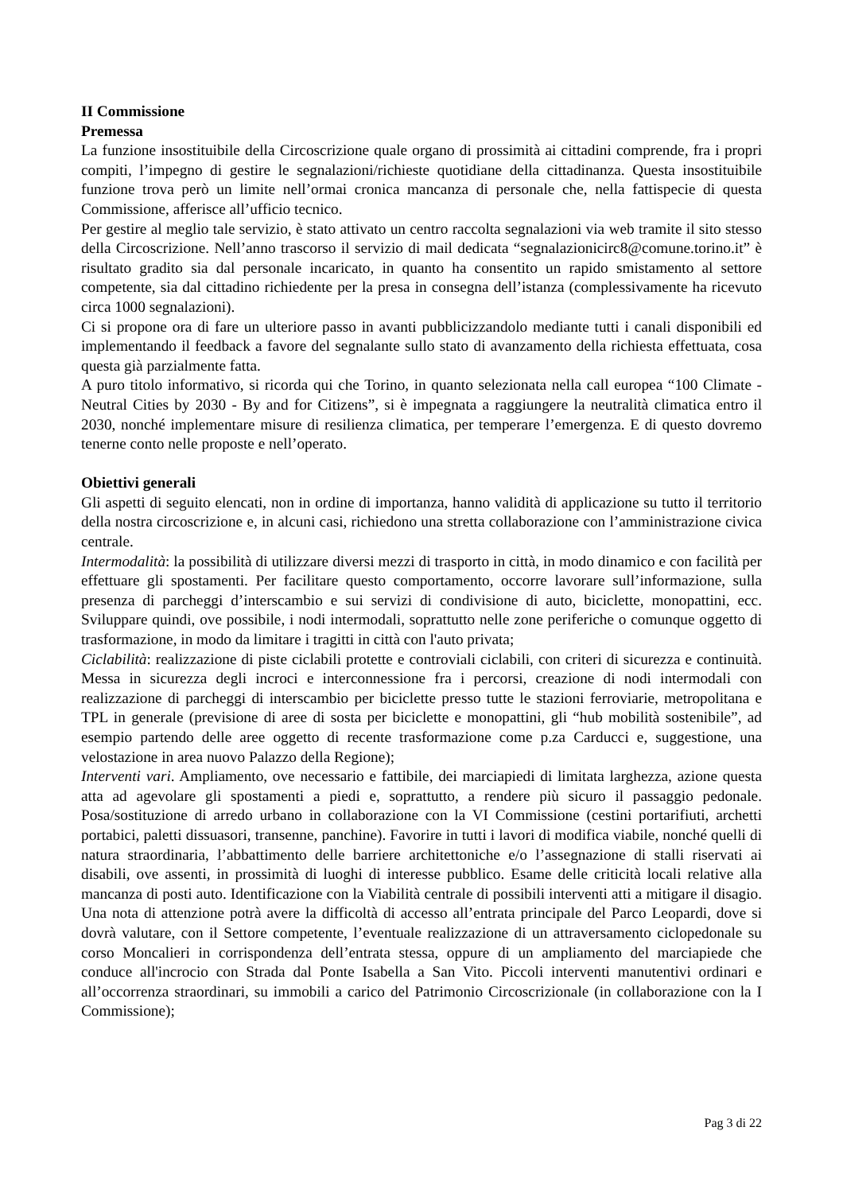II Commissione
Premessa
La funzione insostituibile della Circoscrizione quale organo di prossimità ai cittadini comprende, fra i propri compiti, l’impegno di gestire le segnalazioni/richieste quotidiane della cittadinanza. Questa insostituibile funzione trova però un limite nell’ormai cronica mancanza di personale che, nella fattispecie di questa Commissione, afferisce all’ufficio tecnico.
Per gestire al meglio tale servizio, è stato attivato un centro raccolta segnalazioni via web tramite il sito stesso della Circoscrizione. Nell’anno trascorso il servizio di mail dedicata “segnalazionicirc8@comune.torino.it” è risultato gradito sia dal personale incaricato, in quanto ha consentito un rapido smistamento al settore competente, sia dal cittadino richiedente per la presa in consegna dell’istanza (complessivamente ha ricevuto circa 1000 segnalazioni).
Ci si propone ora di fare un ulteriore passo in avanti pubblicizzandolo mediante tutti i canali disponibili ed implementando il feedback a favore del segnalante sullo stato di avanzamento della richiesta effettuata, cosa questa già parzialmente fatta.
A puro titolo informativo, si ricorda qui che Torino, in quanto selezionata nella call europea “100 Climate -Neutral Cities by 2030 - By and for Citizens”, si è impegnata a raggiungere la neutralità climatica entro il 2030, nonché implementare misure di resilienza climatica, per temperare l’emergenza. E di questo dovremo tenerne conto nelle proposte e nell’operato.
Obiettivi generali
Gli aspetti di seguito elencati, non in ordine di importanza, hanno validità di applicazione su tutto il territorio della nostra circoscrizione e, in alcuni casi, richiedono una stretta collaborazione con l’amministrazione civica centrale.
Intermodalità: la possibilità di utilizzare diversi mezzi di trasporto in città, in modo dinamico e con facilità per effettuare gli spostamenti. Per facilitare questo comportamento, occorre lavorare sull’informazione, sulla presenza di parcheggi d’interscambio e sui servizi di condivisione di auto, biciclette, monopattini, ecc. Sviluppare quindi, ove possibile, i nodi intermodali, soprattutto nelle zone periferiche o comunque oggetto di trasformazione, in modo da limitare i tragitti in città con l'auto privata;
Ciclabilità: realizzazione di piste ciclabili protette e controviali ciclabili, con criteri di sicurezza e continuità. Messa in sicurezza degli incroci e interconnessione fra i percorsi, creazione di nodi intermodali con realizzazione di parcheggi di interscambio per biciclette presso tutte le stazioni ferroviarie, metropolitana e TPL in generale (previsione di aree di sosta per biciclette e monopattini, gli “hub mobilità sostenibile”, ad esempio partendo delle aree oggetto di recente trasformazione come p.za Carducci e, suggestione, una velostazione in area nuovo Palazzo della Regione);
Interventi vari. Ampliamento, ove necessario e fattibile, dei marciapiedi di limitata larghezza, azione questa atta ad agevolare gli spostamenti a piedi e, soprattutto, a rendere più sicuro il passaggio pedonale. Posa/sostituzione di arredo urbano in collaborazione con la VI Commissione (cestini portarifiuti, archetti portabici, paletti dissuasori, transenne, panchine). Favorire in tutti i lavori di modifica viabile, nonché quelli di natura straordinaria, l’abbattimento delle barriere architettoniche e/o l’assegnazione di stalli riservati ai disabili, ove assenti, in prossimità di luoghi di interesse pubblico. Esame delle criticità locali relative alla mancanza di posti auto. Identificazione con la Viabilità centrale di possibili interventi atti a mitigare il disagio. Una nota di attenzione potrà avere la difficoltà di accesso all’entrata principale del Parco Leopardi, dove si dovrà valutare, con il Settore competente, l’eventuale realizzazione di un attraversamento ciclopedonale su corso Moncalieri in corrispondenza dell’entrata stessa, oppure di un ampliamento del marciapiede che conduce all'incrocio con Strada dal Ponte Isabella a San Vito. Piccoli interventi manutentivi ordinari e all’occorrenza straordinari, su immobili a carico del Patrimonio Circoscrizionale (in collaborazione con la I Commissione);
Pag 3 di 22